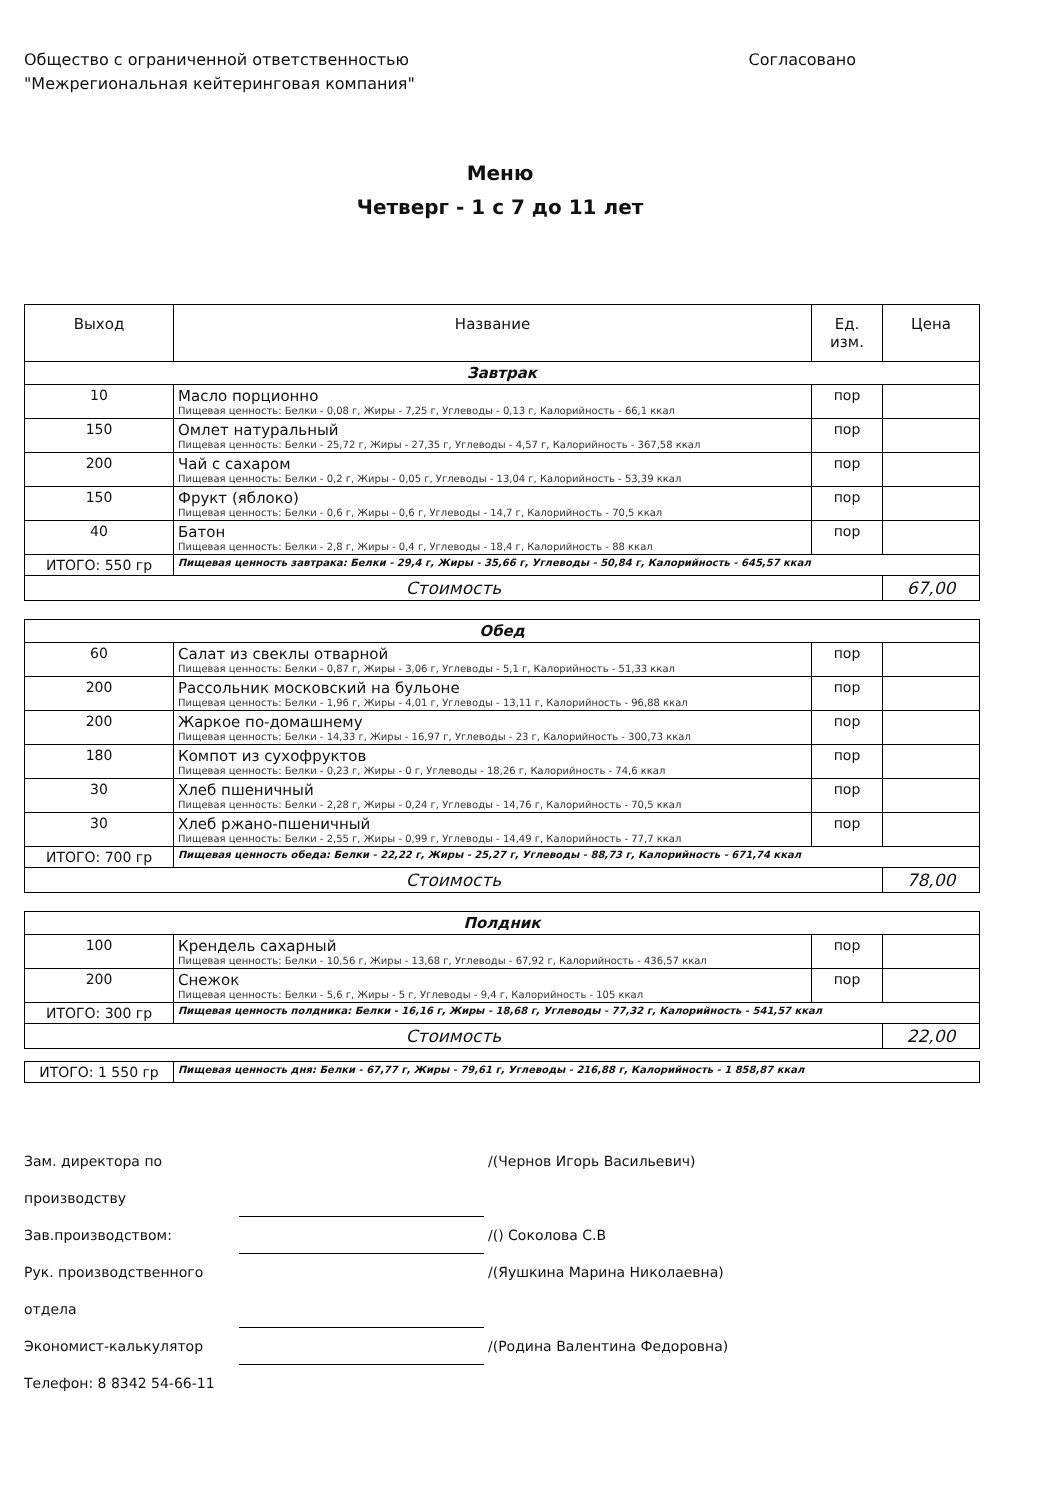Общество с ограниченной ответственностью
"Межрегиональная кейтеринговая компания"
Согласовано
Меню
Четверг - 1 с 7 до 11 лет
| Выход | Название | Ед. изм. | Цена |
| --- | --- | --- | --- |
| Завтрак | | | |
| 10 | Масло порционно Пищевая ценность: Белки - 0,08 г, Жиры - 7,25 г, Углеводы - 0,13 г, Калорийность - 66,1 ккал | пор | |
| 150 | Омлет натуральный Пищевая ценность: Белки - 25,72 г, Жиры - 27,35 г, Углеводы - 4,57 г, Калорийность - 367,58 ккал | пор | |
| 200 | Чай с сахаром Пищевая ценность: Белки - 0,2 г, Жиры - 0,05 г, Углеводы - 13,04 г, Калорийность - 53,39 ккал | пор | |
| 150 | Фрукт (яблоко) Пищевая ценность: Белки - 0,6 г, Жиры - 0,6 г, Углеводы - 14,7 г, Калорийность - 70,5 ккал | пор | |
| 40 | Батон Пищевая ценность: Белки - 2,8 г, Жиры - 0,4 г, Углеводы - 18,4 г, Калорийность - 88 ккал | пор | |
| ИТОГО: 550 гр | Пищевая ценность завтрака: Белки - 29,4 г, Жиры - 35,66 г, Углеводы - 50,84 г, Калорийность - 645,57 ккал | | |
| Стоимость | | | 67,00 |
| Обед | | | |
| 60 | Салат из свеклы отварной Пищевая ценность: Белки - 0,87 г, Жиры - 3,06 г, Углеводы - 5,1 г, Калорийность - 51,33 ккал | пор | |
| 200 | Рассольник московский на бульоне Пищевая ценность: Белки - 1,96 г, Жиры - 4,01 г, Углеводы - 13,11 г, Калорийность - 96,88 ккал | пор | |
| 200 | Жаркое по-домашнему Пищевая ценность: Белки - 14,33 г, Жиры - 16,97 г, Углеводы - 23 г, Калорийность - 300,73 ккал | пор | |
| 180 | Компот из сухофруктов Пищевая ценность: Белки - 0,23 г, Жиры - 0 г, Углеводы - 18,26 г, Калорийность - 74,6 ккал | пор | |
| 30 | Хлеб пшеничный Пищевая ценность: Белки - 2,28 г, Жиры - 0,24 г, Углеводы - 14,76 г, Калорийность - 70,5 ккал | пор | |
| 30 | Хлеб ржано-пшеничный Пищевая ценность: Белки - 2,55 г, Жиры - 0,99 г, Углеводы - 14,49 г, Калорийность - 77,7 ккал | пор | |
| ИТОГО: 700 гр | Пищевая ценность обеда: Белки - 22,22 г, Жиры - 25,27 г, Углеводы - 88,73 г, Калорийность - 671,74 ккал | | |
| Стоимость | | | 78,00 |
| Полдник | | | |
| 100 | Крендель сахарный Пищевая ценность: Белки - 10,56 г, Жиры - 13,68 г, Углеводы - 67,92 г, Калорийность - 436,57 ккал | пор | |
| 200 | Снежок Пищевая ценность: Белки - 5,6 г, Жиры - 5 г, Углеводы - 9,4 г, Калорийность - 105 ккал | пор | |
| ИТОГО: 300 гр | Пищевая ценность полдника: Белки - 16,16 г, Жиры - 18,68 г, Углеводы - 77,32 г, Калорийность - 541,57 ккал | | |
| Стоимость | | | 22,00 |
| ИТОГО: 1 550 гр | Пищевая ценность дня: Белки - 67,77 г, Жиры - 79,61 г, Углеводы - 216,88 г, Калорийность - 1 858,87 ккал |
Зам. директора по производству /(Чернов Игорь Васильевич)
Зав.производством: /() Соколова С.В
Рук. производственного отдела /(Яушкина Марина Николаевна)
Экономист-калькулятор /(Родина Валентина Федоровна)
Телефон: 8 8342 54-66-11